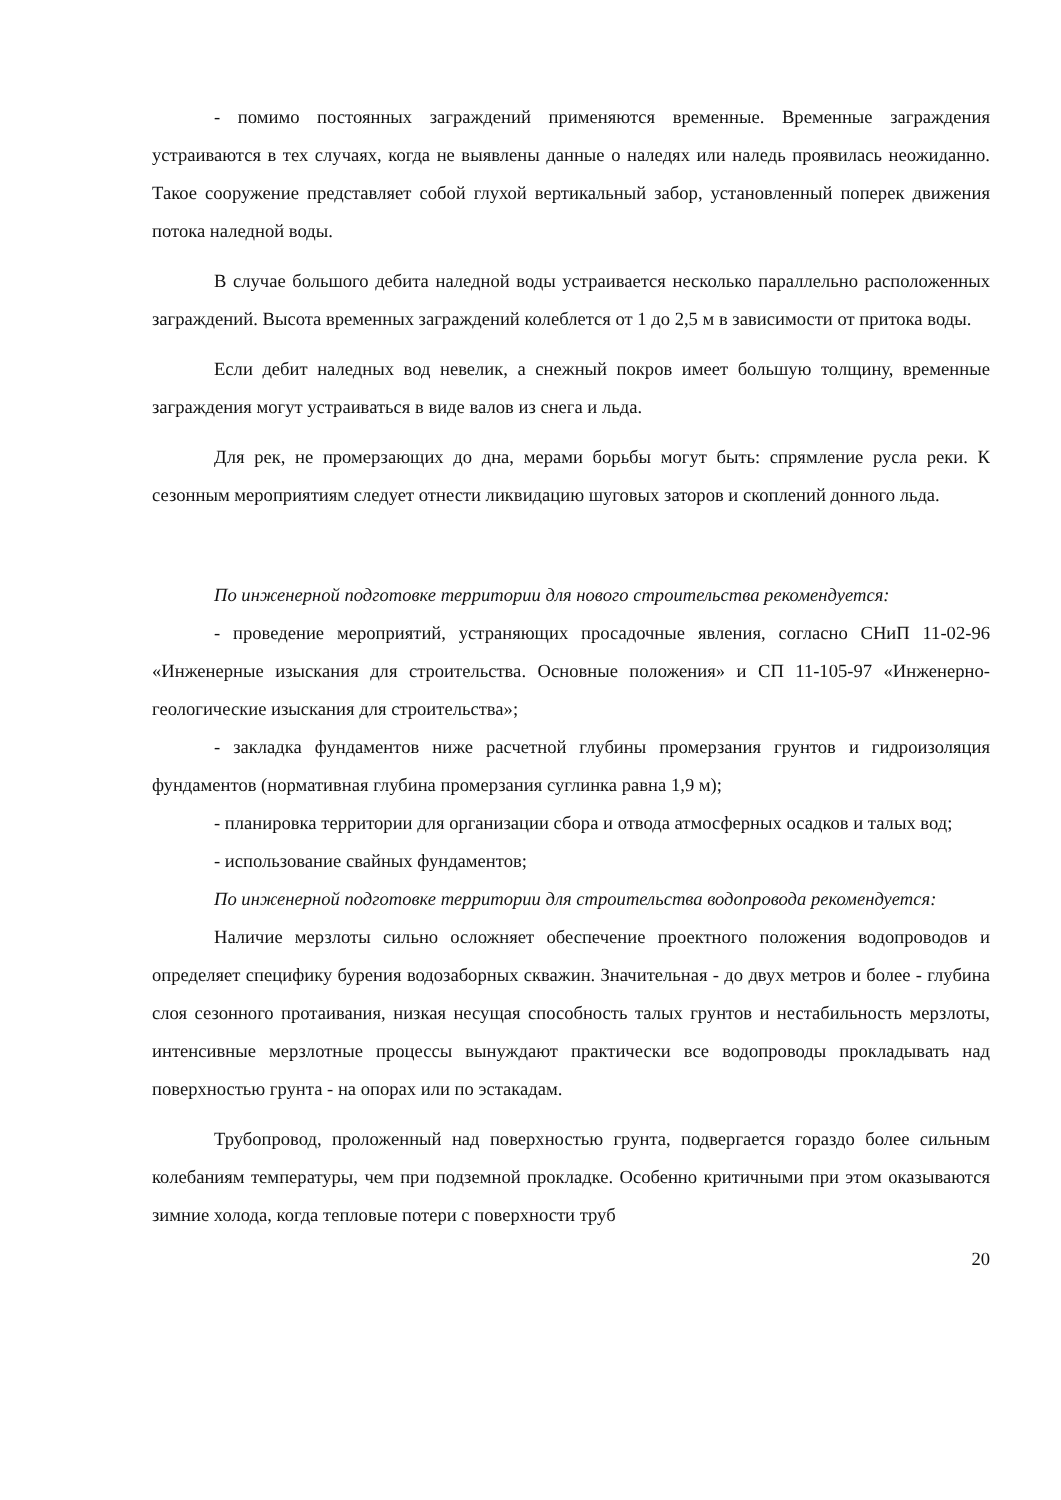- помимо постоянных заграждений применяются временные. Временные заграждения устраиваются в тех случаях, когда не выявлены данные о наледях или наледь проявилась неожиданно. Такое сооружение представляет собой глухой вертикальный забор, установленный поперек движения потока наледной воды.
В случае большого дебита наледной воды устраивается несколько параллельно расположенных заграждений. Высота временных заграждений колеблется от 1 до 2,5 м в зависимости от притока воды.
Если дебит наледных вод невелик, а снежный покров имеет большую толщину, временные заграждения могут устраиваться в виде валов из снега и льда.
Для рек, не промерзающих до дна, мерами борьбы могут быть: спрямление русла реки. К сезонным мероприятиям следует отнести ликвидацию шуговых заторов и скоплений донного льда.
По инженерной подготовке территории для нового строительства рекомендуется:
- проведение мероприятий, устраняющих просадочные явления, согласно СНиП 11-02-96 «Инженерные изыскания для строительства. Основные положения» и СП 11-105-97 «Инженерно-геологические изыскания для строительства»;
- закладка фундаментов ниже расчетной глубины промерзания грунтов и гидроизоляция фундаментов (нормативная глубина промерзания суглинка равна 1,9 м);
- планировка территории для организации сбора и отвода атмосферных осадков и талых вод;
- использование свайных фундаментов;
По инженерной подготовке территории для строительства водопровода рекомендуется:
Наличие мерзлоты сильно осложняет обеспечение проектного положения водопроводов и определяет специфику бурения водозаборных скважин. Значительная - до двух метров и более - глубина слоя сезонного протаивания, низкая несущая способность талых грунтов и нестабильность мерзлоты, интенсивные мерзлотные процессы вынуждают практически все водопроводы прокладывать над поверхностью грунта - на опорах или по эстакадам.
Трубопровод, проложенный над поверхностью грунта, подвергается гораздо более сильным колебаниям температуры, чем при подземной прокладке. Особенно критичными при этом оказываются зимние холода, когда тепловые потери с поверхности труб
20